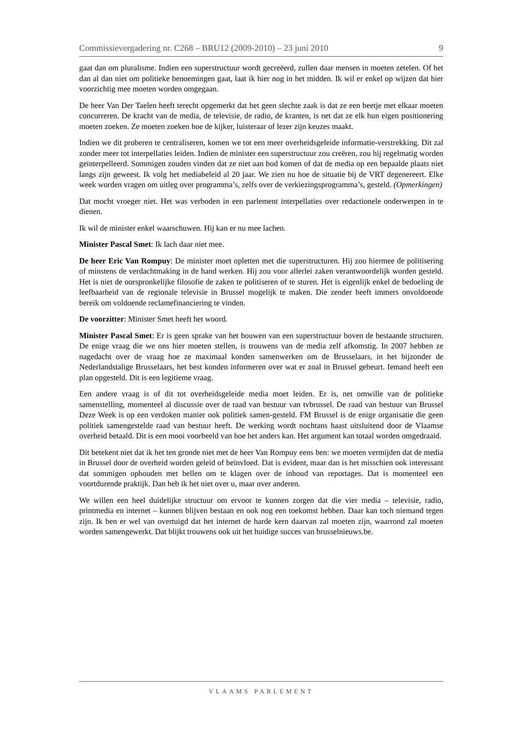Commissievergadering nr. C268 – BRU12 (2009-2010) – 23 juni 2010 9
gaat dan om pluralisme. Indien een superstructuur wordt gecreëerd, zullen daar mensen in moeten zetelen. Of het dan al dan niet om politieke benoemingen gaat, laat ik hier nog in het midden. Ik wil er enkel op wijzen dat hier voorzichtig mee moeten worden omgegaan.
De heer Van Der Taelen heeft terecht opgemerkt dat het geen slechte zaak is dat ze een beetje met elkaar moeten concurreren. De kracht van de media, de televisie, de radio, de kranten, is net dat ze elk hun eigen positionering moeten zoeken. Ze moeten zoeken hoe de kijker, luisteraar of lezer zijn keuzes maakt.
Indien we dit proberen te centraliseren, komen we tot een meer overheidsgeleide informatie-verstrekking. Dit zal zonder meer tot interpellaties leiden. Indien de minister een superstructuur zou creëren, zou hij regelmatig worden geïnterpelleerd. Sommigen zouden vinden dat ze niet aan bod komen of dat de media op een bepaalde plaats niet langs zijn geweest. Ik volg het mediabeleid al 20 jaar. We zien nu hoe de situatie bij de VRT degenereert. Elke week worden vragen om uitleg over programma’s, zelfs over de verkiezingsprogramma’s, gesteld. (Opmerkingen)
Dat mocht vroeger niet. Het was verboden in een parlement interpellaties over redactionele onderwerpen in te dienen.
Ik wil de minister enkel waarschuwen. Hij kan er nu mee lachen.
Minister Pascal Smet: Ik lach daar niet mee.
De heer Eric Van Rompuy: De minister moet opletten met die superstructuren. Hij zou hiermee de politisering of minstens de verdachtmaking in de hand werken. Hij zou voor allerlei zaken verantwoordelijk worden gesteld. Het is niet de oorspronkelijke filosofie de zaken te politiseren of te sturen. Het is eigenlijk enkel de bedoeling de leefbaarheid van de regionale televisie in Brussel mogelijk te maken. Die zender heeft immers onvoldoende bereik om voldoende reclamefinanciering te vinden.
De voorzitter: Minister Smet heeft het woord.
Minister Pascal Smet: Er is geen sprake van het bouwen van een superstructuur boven de bestaande structuren. De enige vraag die we ons hier moeten stellen, is trouwens van de media zelf afkomstig. In 2007 hebben ze nagedacht over de vraag hoe ze maximaal konden samenwerken om de Brusselaars, in het bijzonder de Nederlandstalige Brusselaars, het best konden informeren over wat er zoal in Brussel gebeurt. Iemand heeft een plan opgesteld. Dit is een legitieme vraag.
Een andere vraag is of dit tot overheidsgeleide media moet leiden. Er is, net omwille van de politieke samenstelling, momenteel al discussie over de raad van bestuur van tvbrussel. De raad van bestuur van Brussel Deze Week is op een verdoken manier ook politiek samen-gesteld. FM Brussel is de enige organisatie die geen politiek samengestelde raad van bestuur heeft. De werking wordt nochtans haast uitsluitend door de Vlaamse overheid betaald. Dit is een mooi voorbeeld van hoe het anders kan. Het argument kan totaal worden omgedraaid.
Dit betekent niet dat ik het ten gronde niet met de heer Van Rompuy eens ben: we moeten vermijden dat de media in Brussel door de overheid worden geleid of beïnvloed. Dat is evident, maar dan is het misschien ook interessant dat sommigen ophouden met bellen om te klagen over de inhoud van reportages. Dat is momenteel een voortdurende praktijk. Dan heb ik het niet over u, maar over anderen.
We willen een heel duidelijke structuur om ervoor te kunnen zorgen dat die vier media – televisie, radio, printmedia en internet – kunnen blijven bestaan en ook nog een toekomst hebben. Daar kan toch niemand tegen zijn. Ik ben er wel van overtuigd dat het internet de harde kern daarvan zal moeten zijn, waarrond zal moeten worden samengewerkt. Dat blijkt trouwens ook uit het huidige succes van brusselnieuws.be.
VLAAMS PARLEMENT